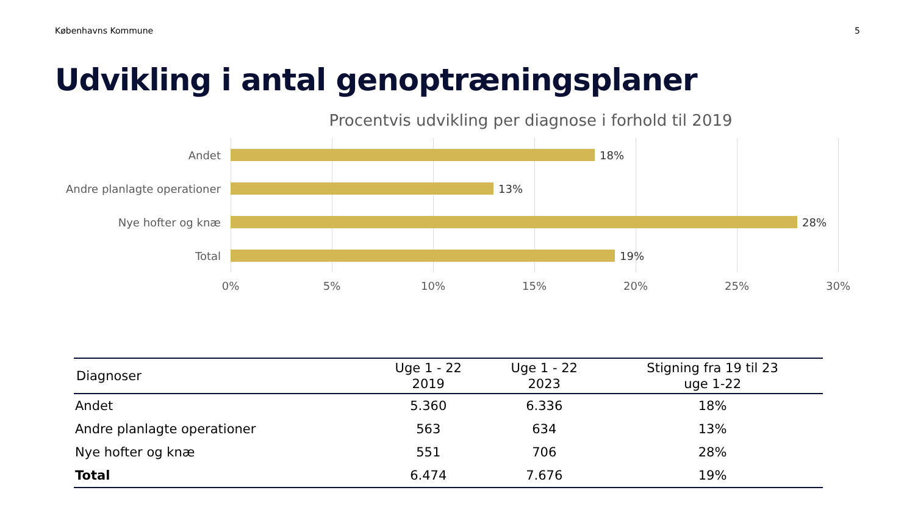Københavns Kommune 5
Udvikling i antal genoptræningsplaner
Procentvis udvikling per diagnose i forhold til 2019
Andet 18%
Andre planlagte operationer 13%
Nye hofter og knæ 28%
Total 19%
0% 5% 10% 15% 20% 25% 30%
| Diagnoser | Uge 1 - 22 2019 | Uge 1 - 22 2023 | Stigning fra 19 til 23 uge 1-22 |
| --- | --- | --- | --- |
| Andet | 5.360 | 6.336 | 18% |
| Andre planlagte operationer | 563 | 634 | 13% |
| Nye hofter og knæ | 551 | 706 | 28% |
| Total | 6.474 | 7.676 | 19% |